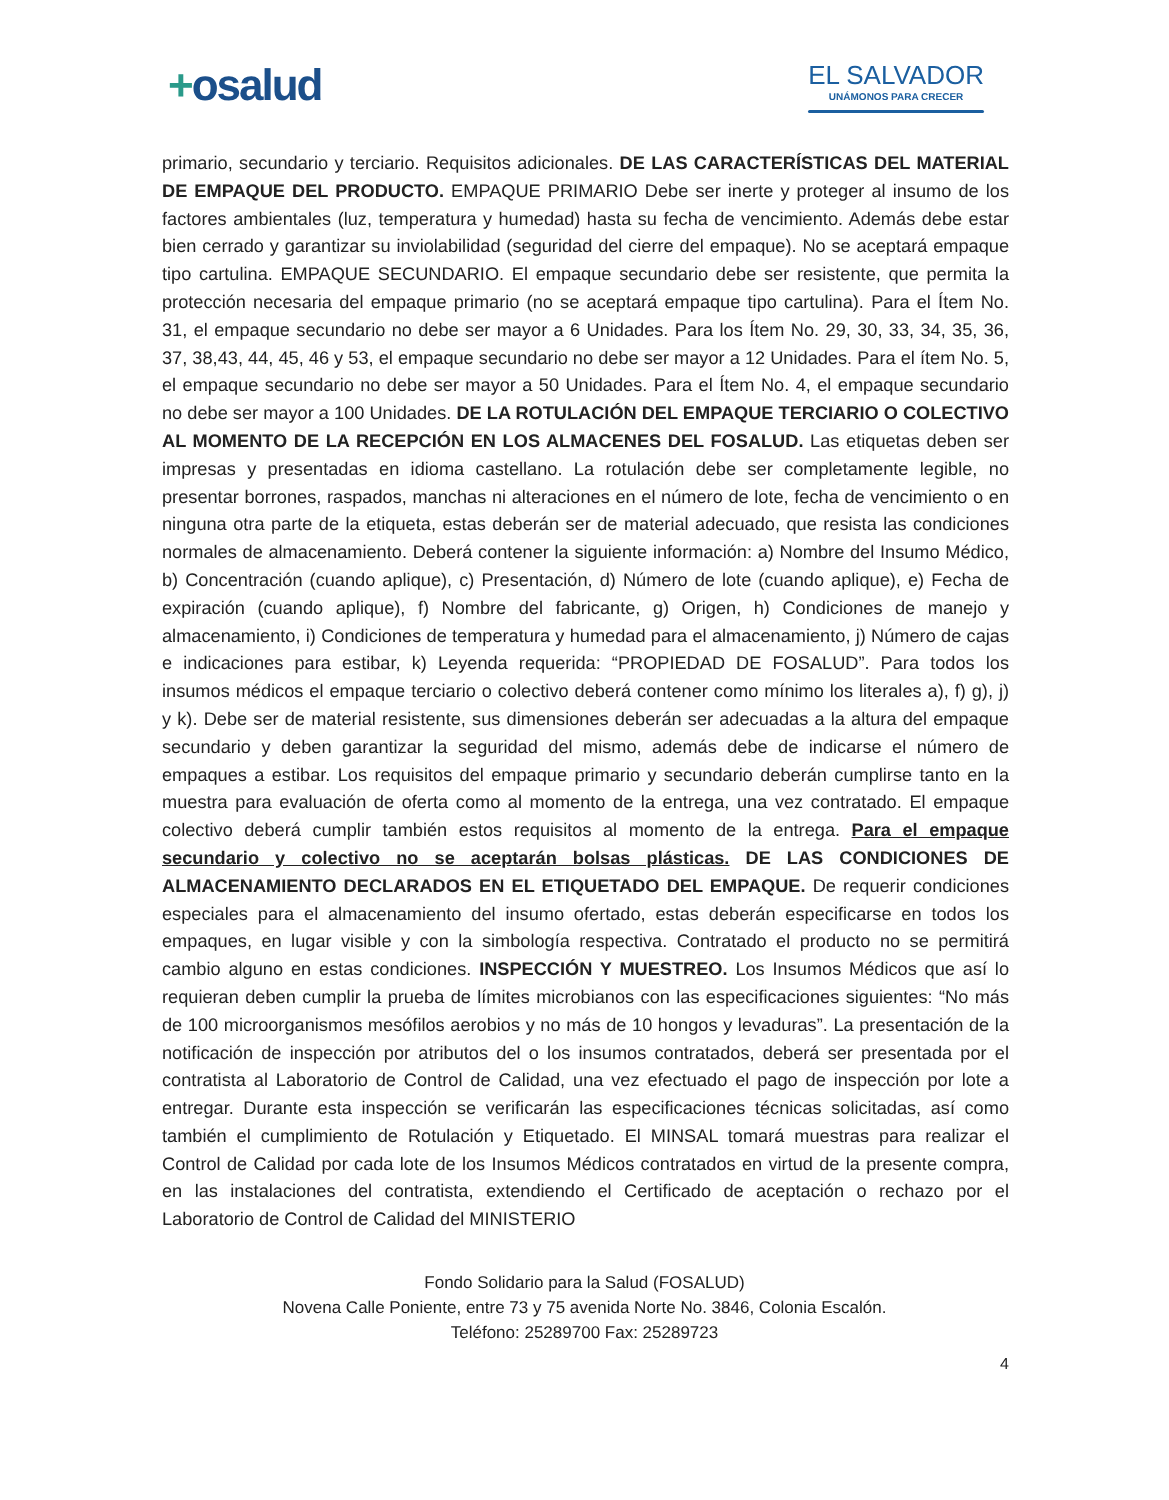+osalud
EL SALVADOR
UNÁMONOS PARA CRECER
primario, secundario y terciario. Requisitos adicionales. DE LAS CARACTERÍSTICAS DEL MATERIAL DE EMPAQUE DEL PRODUCTO. EMPAQUE PRIMARIO Debe ser inerte y proteger al insumo de los factores ambientales (luz, temperatura y humedad) hasta su fecha de vencimiento. Además debe estar bien cerrado y garantizar su inviolabilidad (seguridad del cierre del empaque). No se aceptará empaque tipo cartulina. EMPAQUE SECUNDARIO. El empaque secundario debe ser resistente, que permita la protección necesaria del empaque primario (no se aceptará empaque tipo cartulina). Para el Ítem No. 31, el empaque secundario no debe ser mayor a 6 Unidades. Para los Ítem No. 29, 30, 33, 34, 35, 36, 37, 38,43, 44, 45, 46 y 53, el empaque secundario no debe ser mayor a 12 Unidades. Para el ítem No. 5, el empaque secundario no debe ser mayor a 50 Unidades. Para el Ítem No. 4, el empaque secundario no debe ser mayor a 100 Unidades. DE LA ROTULACIÓN DEL EMPAQUE TERCIARIO O COLECTIVO AL MOMENTO DE LA RECEPCIÓN EN LOS ALMACENES DEL FOSALUD. Las etiquetas deben ser impresas y presentadas en idioma castellano. La rotulación debe ser completamente legible, no presentar borrones, raspados, manchas ni alteraciones en el número de lote, fecha de vencimiento o en ninguna otra parte de la etiqueta, estas deberán ser de material adecuado, que resista las condiciones normales de almacenamiento. Deberá contener la siguiente información: a) Nombre del Insumo Médico, b) Concentración (cuando aplique), c) Presentación, d) Número de lote (cuando aplique), e) Fecha de expiración (cuando aplique), f) Nombre del fabricante, g) Origen, h) Condiciones de manejo y almacenamiento, i) Condiciones de temperatura y humedad para el almacenamiento, j) Número de cajas e indicaciones para estibar, k) Leyenda requerida: “PROPIEDAD DE FOSALUD”. Para todos los insumos médicos el empaque terciario o colectivo deberá contener como mínimo los literales a), f) g), j) y k). Debe ser de material resistente, sus dimensiones deberán ser adecuadas a la altura del empaque secundario y deben garantizar la seguridad del mismo, además debe de indicarse el número de empaques a estibar. Los requisitos del empaque primario y secundario deberán cumplirse tanto en la muestra para evaluación de oferta como al momento de la entrega, una vez contratado. El empaque colectivo deberá cumplir también estos requisitos al momento de la entrega. Para el empaque secundario y colectivo no se aceptarán bolsas plásticas. DE LAS CONDICIONES DE ALMACENAMIENTO DECLARADOS EN EL ETIQUETADO DEL EMPAQUE. De requerir condiciones especiales para el almacenamiento del insumo ofertado, estas deberán especificarse en todos los empaques, en lugar visible y con la simbología respectiva. Contratado el producto no se permitirá cambio alguno en estas condiciones. INSPECCIÓN Y MUESTREO. Los Insumos Médicos que así lo requieran deben cumplir la prueba de límites microbianos con las especificaciones siguientes: “No más de 100 microorganismos mesófilos aerobios y no más de 10 hongos y levaduras”. La presentación de la notificación de inspección por atributos del o los insumos contratados, deberá ser presentada por el contratista al Laboratorio de Control de Calidad, una vez efectuado el pago de inspección por lote a entregar. Durante esta inspección se verificarán las especificaciones técnicas solicitadas, así como también el cumplimiento de Rotulación y Etiquetado. El MINSAL tomará muestras para realizar el Control de Calidad por cada lote de los Insumos Médicos contratados en virtud de la presente compra, en las instalaciones del contratista, extendiendo el Certificado de aceptación o rechazo por el Laboratorio de Control de Calidad del MINISTERIO
Fondo Solidario para la Salud (FOSALUD)
Novena Calle Poniente, entre 73 y 75 avenida Norte No. 3846, Colonia Escalón.
Teléfono: 25289700 Fax: 25289723
4